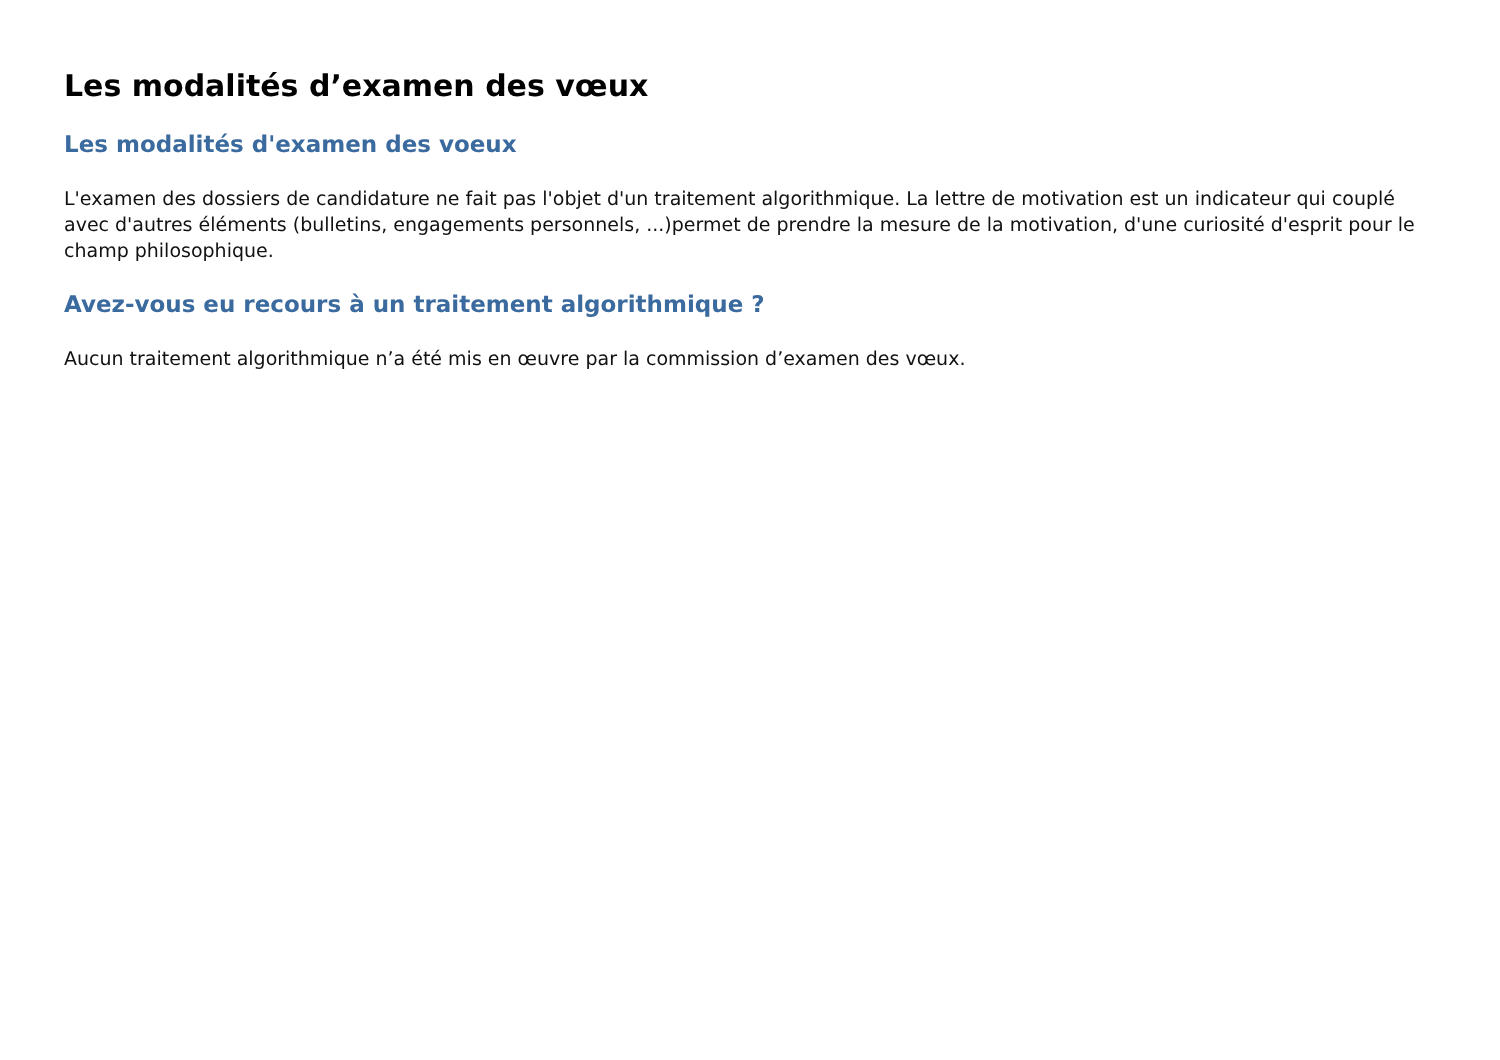Les modalités d’examen des vœux
Les modalités d'examen des voeux
L'examen des dossiers de candidature ne fait pas l'objet d'un traitement algorithmique. La lettre de motivation est un indicateur qui couplé avec d'autres éléments (bulletins, engagements personnels, ...)permet de prendre la mesure de la motivation, d'une curiosité d'esprit pour le champ philosophique.
Avez-vous eu recours à un traitement algorithmique ?
Aucun traitement algorithmique n’a été mis en œuvre par la commission d’examen des vœux.